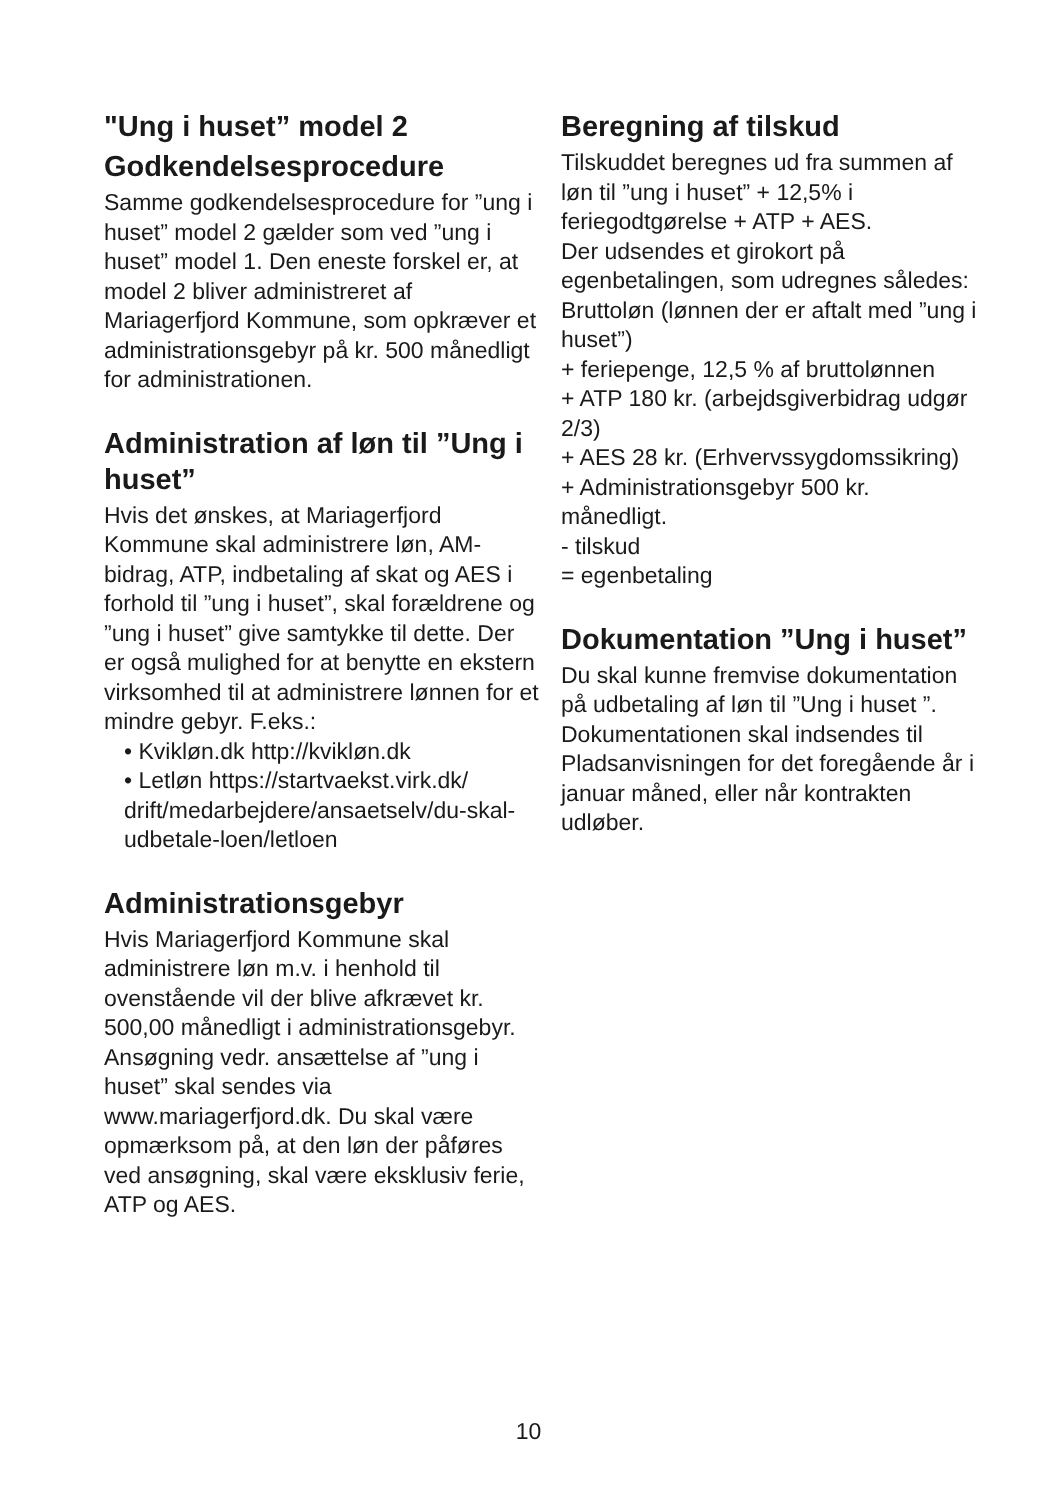"Ung i huset” model 2
Godkendelsesprocedure
Samme godkendelsesprocedure for ”ung i huset” model 2 gælder som ved ”ung i huset” model 1. Den eneste forskel er, at model 2 bliver administreret af Mariagerfjord Kommune, som opkræver et administrationsgebyr på kr. 500 månedligt for administrationen.
Administration af løn til ”Ung i huset”
Hvis det ønskes, at Mariagerfjord Kommune skal administrere løn, AM-bidrag, ATP, indbetaling af skat og AES i forhold til ”ung i huset”, skal forældrene og ”ung i huset” give samtykke til dette. Der er også mulighed for at benytte en ekstern virksomhed til at administrere lønnen for et mindre gebyr. F.eks.:
• Kvikløn.dk http://kvikløn.dk
• Letløn https://startvaekst.virk.dk/ drift/medarbejdere/ansaetselv/du-skal-udbetale-loen/letloen
Administrationsgebyr
Hvis Mariagerfjord Kommune skal administrere løn m.v. i henhold til ovenstående vil der blive afkrævet kr. 500,00 månedligt i administrationsgebyr.
Ansøgning vedr. ansættelse af ”ung i huset” skal sendes via www.mariagerfjord.dk. Du skal være opmærksom på, at den løn der påføres ved ansøgning, skal være eksklusiv ferie, ATP og AES.
Beregning af tilskud
Tilskuddet beregnes ud fra summen af løn til ”ung i huset” + 12,5% i feriegodtgørelse + ATP + AES.
Der udsendes et girokort på egenbetalingen, som udregnes således:
Bruttoløn (lønnen der er aftalt med ”ung i huset”)
+ feriepenge, 12,5 % af bruttolønnen
+ ATP 180 kr. (arbejdsgiverbidrag udgør 2/3)
+ AES 28 kr. (Erhvervssygdomssikring)
+ Administrationsgebyr 500 kr. månedligt.
- tilskud
= egenbetaling
Dokumentation ”Ung i huset”
Du skal kunne fremvise dokumentation på udbetaling af løn til ”Ung i huset ”. Dokumentationen skal indsendes til Pladsanvisningen for det foregående år i januar måned, eller når kontrakten udløber.
10